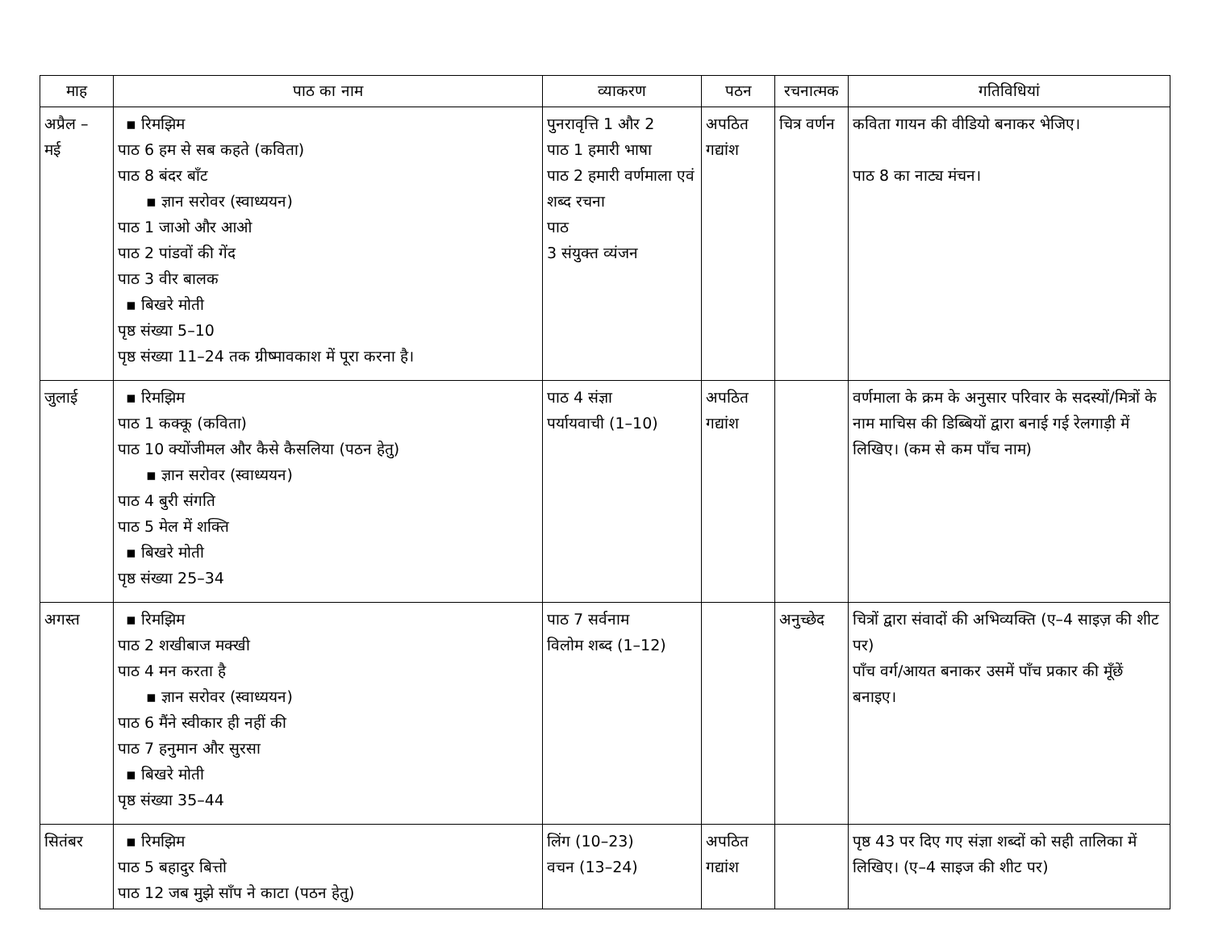| माह | पाठ का नाम | व्याकरण | पठन | रचनात्मक | गतिविधियां |
| --- | --- | --- | --- | --- | --- |
| अप्रैल – मई | ▪ रिमझिम पाठ 6 हम से सब कहते (कविता) पाठ 8 बंदर बाँट ▪ ज्ञान सरोवर (स्वाध्ययन) पाठ 1 जाओ और आओ पाठ 2 पांडवों की गेंद पाठ 3 वीर बालक ▪ बिखरे मोती पृष्ठ संख्या 5–10 पृष्ठ संख्या 11–24 तक ग्रीष्मावकाश में पूरा करना है। | पुनरावृत्ति 1 और 2 पाठ 1 हमारी भाषा पाठ 2 हमारी वर्णमाला एवं शब्द रचना पाठ 3 संयुक्त व्यंजन | अपठित गद्यांश | चित्र वर्णन | कविता गायन की वीडियो बनाकर भेजिए। पाठ 8 का नाट्य मंचन। |
| जुलाई | ▪ रिमझिम पाठ 1 कक्कू (कविता) पाठ 10 क्योंजीमल और कैसे कैसलिया (पठन हेतु) ▪ ज्ञान सरोवर (स्वाध्ययन) पाठ 4 बुरी संगति पाठ 5 मेल में शक्ति ▪ बिखरे मोती पृष्ठ संख्या 25–34 | पाठ 4 संज्ञा पर्यायवाची (1–10) | अपठित गद्यांश | | वर्णमाला के क्रम के अनुसार परिवार के सदस्यों/मित्रों के नाम माचिस की डिब्बियों द्वारा बनाई गई रेलगाड़ी में लिखिए। (कम से कम पाँच नाम) |
| अगस्त | ▪ रिमझिम पाठ 2 शखीबाज मक्खी पाठ 4 मन करता है ▪ ज्ञान सरोवर (स्वाध्ययन) पाठ 6 मैंने स्वीकार ही नहीं की पाठ 7 हनुमान और सुरसा ▪ बिखरे मोती पृष्ठ संख्या 35–44 | पाठ 7 सर्वनाम विलोम शब्द (1–12) | | अनुच्छेद | चित्रों द्वारा संवादों की अभिव्यक्ति (ए–4 साइज़ की शीट पर) पाँच वर्ग/आयत बनाकर उसमें पाँच प्रकार की मूँछें बनाइए। |
| सितंबर | ▪ रिमझिम पाठ 5 बहादुर बित्तो पाठ 12 जब मुझे साँप ने काटा (पठन हेतु) | लिंग (10–23) वचन (13–24) | अपठित गद्यांश | | पृष्ठ 43 पर दिए गए संज्ञा शब्दों को सही तालिका में लिखिए। (ए–4 साइज की शीट पर) |